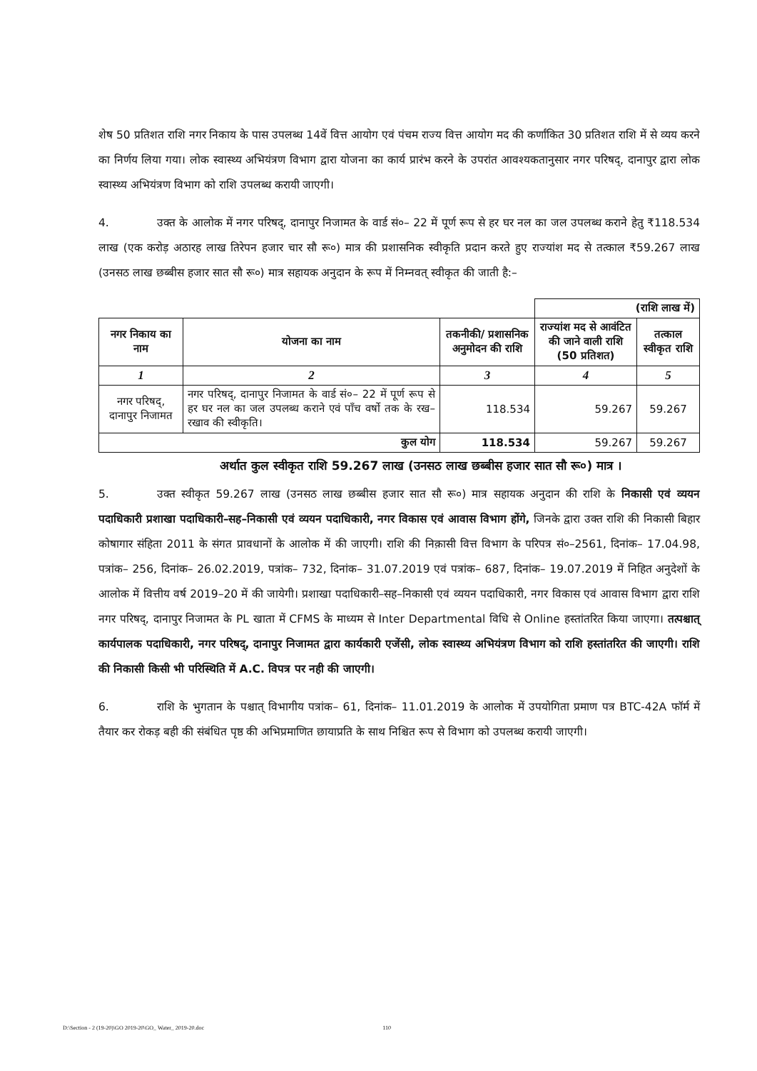शेष 50 प्रतिशत राशि नगर निकाय के पास उपलब्ध 14वें वित्त आयोग एवं पंचम राज्य वित्त आयोग मद की कर्णांकित 30 प्रतिशत राशि में से व्यय करने का निर्णय लिया गया। लोक स्वास्थ्य अभियंत्रण विभाग द्वारा योजना का कार्य प्रारंभ करने के उपरांत आवश्यकतानुसार नगर परिषद्, दानापुर द्वारा लोक स्वास्थ्य अभियंत्रण विभाग को राशि उपलब्ध करायी जाएगी।
4. उक्त के आलोक में नगर परिषद्, दानापुर निजामत के वार्ड सं०– 22 में पूर्ण रूप से हर घर नल का जल उपलब्ध कराने हेतु ₹118.534 लाख (एक करोड़ अठारह लाख तिरेपन हजार चार सौ रू०) मात्र की प्रशासनिक स्वीकृति प्रदान करते हुए राज्यांश मद से तत्काल ₹59.267 लाख (उनसठ लाख छब्बीस हजार सात सौ रू०) मात्र सहायक अनुदान के रूप में निम्नवत् स्वीकृत की जाती है:–
| | | | (राशि लाख में) | |
| नगर निकाय का नाम | योजना का नाम | तकनीकी/ प्रशासनिक अनुमोदन की राशि | राज्यांश मद से आवंटित की जाने वाली राशि (50 प्रतिशत) | तत्काल स्वीकृत राशि |
| 1 | 2 | 3 | 4 | 5 |
| नगर परिषद्, दानापुर निजामत | नगर परिषद्, दानापुर निजामत के वार्ड सं०– 22 में पूर्ण रूप से हर घर नल का जल उपलब्ध कराने एवं पाँच वर्षो तक के रख–रखाव की स्वीकृति। | 118.534 | 59.267 | 59.267 |
| कुल योग | | 118.534 | 59.267 | 59.267 |
अर्थात कुल स्वीकृत राशि 59.267 लाख (उनसठ लाख छब्बीस हजार सात सौ रू०) मात्र ।
5. उक्त स्वीकृत 59.267 लाख (उनसठ लाख छब्बीस हजार सात सौ रू०) मात्र सहायक अनुदान की राशि के निकासी एवं व्ययन पदाधिकारी प्रशाखा पदाधिकारी–सह–निकासी एवं व्ययन पदाधिकारी, नगर विकास एवं आवास विभाग होंगे, जिनके द्वारा उक्त राशि की निकासी बिहार कोषागार संहिता 2011 के संगत प्रावधानों के आलोक में की जाएगी। राशि की निक़ासी वित्त विभाग के परिपत्र सं०–2561, दिनांक– 17.04.98, पत्रांक– 256, दिनांक– 26.02.2019, पत्रांक– 732, दिनांक– 31.07.2019 एवं पत्रांक– 687, दिनांक– 19.07.2019 में निहित अनुदेशों के आलोक में वित्तीय वर्ष 2019–20 में की जायेगी। प्रशाखा पदाधिकारी–सह–निकासी एवं व्ययन पदाधिकारी, नगर विकास एवं आवास विभाग द्वारा राशि नगर परिषद्, दानापुर निजामत के PL खाता में CFMS के माध्यम से Inter Departmental विधि से Online हस्तांतरित किया जाएगा। तत्पश्चात् कार्यपालक पदाधिकारी, नगर परिषद्, दानापुर निजामत द्वारा कार्यकारी एजेंसी, लोक स्वास्थ्य अभियंत्रण विभाग को राशि हस्तांतरित की जाएगी। राशि की निकासी किसी भी परिस्थिति में A.C. विपत्र पर नही की जाएगी।
6. राशि के भुगतान के पश्चात् विभागीय पत्रांक– 61, दिनांक– 11.01.2019 के आलोक में उपयोगिता प्रमाण पत्र BTC-42A फॉर्म में तैयार कर रोकड़ बही की संबंधित पृष्ठ की अभिप्रमाणित छायाप्रति के साथ निश्चित रूप से विभाग को उपलब्ध करायी जाएगी।
D:\Section - 2 (19-20)\GO 2019-20\GO_ Water_ 2019-20.doc 110